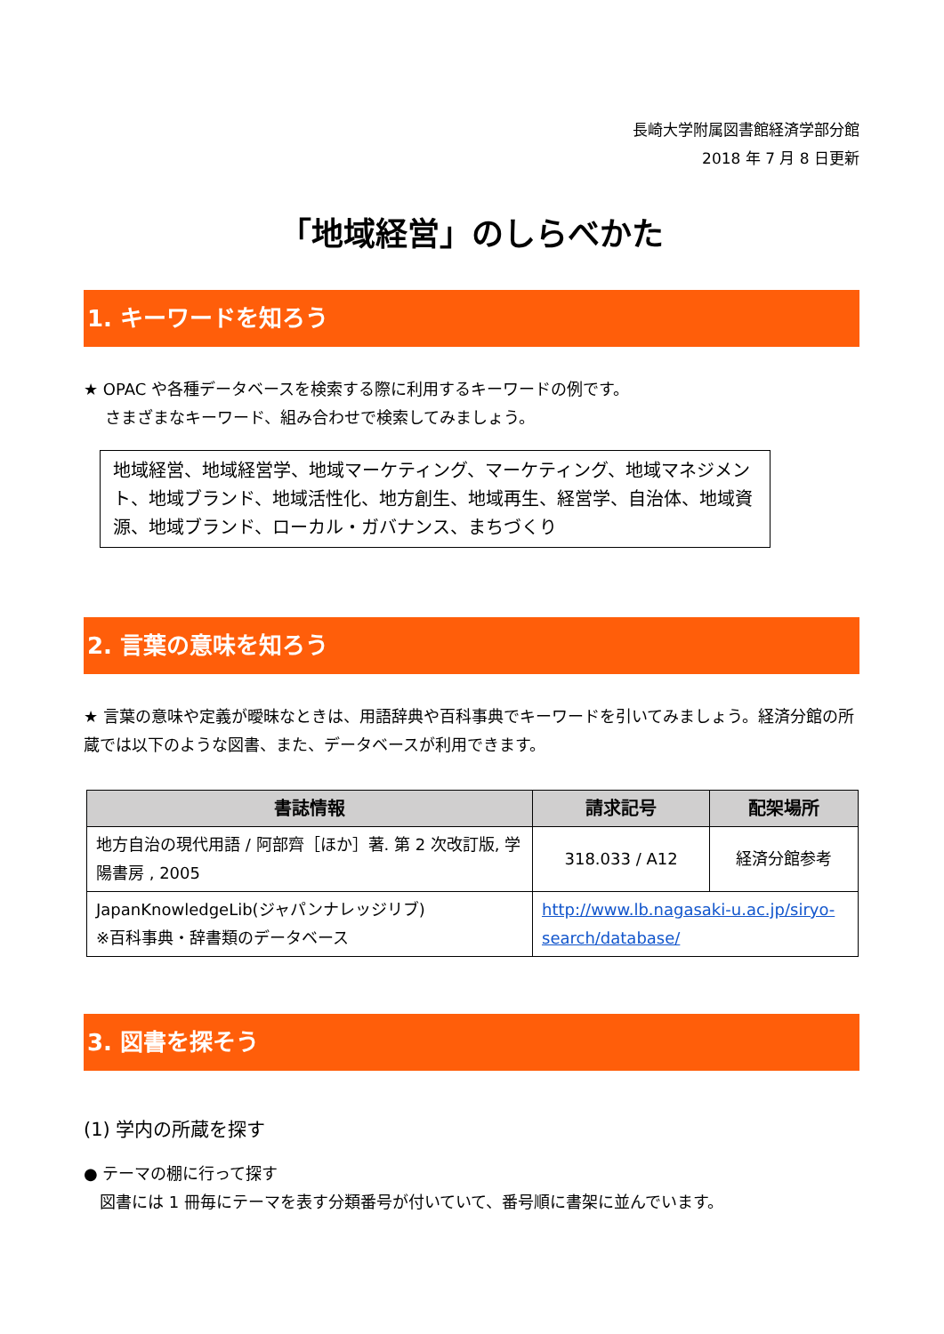長崎大学附属図書館経済学部分館
2018 年 7 月 8 日更新
「地域経営」のしらべかた
1. キーワードを知ろう
★ OPAC や各種データベースを検索する際に利用するキーワードの例です。
　 さまざまなキーワード、組み合わせで検索してみましょう。
地域経営、地域経営学、地域マーケティング、マーケティング、地域マネジメント、地域ブランド、地域活性化、地方創生、地域再生、経営学、自治体、地域資源、地域ブランド、ローカル・ガバナンス、まちづくり
2. 言葉の意味を知ろう
★ 言葉の意味や定義が曖昧なときは、用語辞典や百科事典でキーワードを引いてみましょう。経済分館の所蔵では以下のような図書、また、データベースが利用できます。
| 書誌情報 | 請求記号 | 配架場所 |
| --- | --- | --- |
| 地方自治の現代用語 / 阿部齊［ほか］著. 第 2 次改訂版, 学陽書房 , 2005 | 318.033 / A12 | 経済分館参考 |
| JapanKnowledgeLib(ジャパンナレッジリブ) ※百科事典・辞書類のデータベース | http://www.lb.nagasaki-u.ac.jp/siryo-search/database/ | |
3. 図書を探そう
(1) 学内の所蔵を探す
● テーマの棚に行って探す
　図書には 1 冊毎にテーマを表す分類番号が付いていて、番号順に書架に並んでいます。